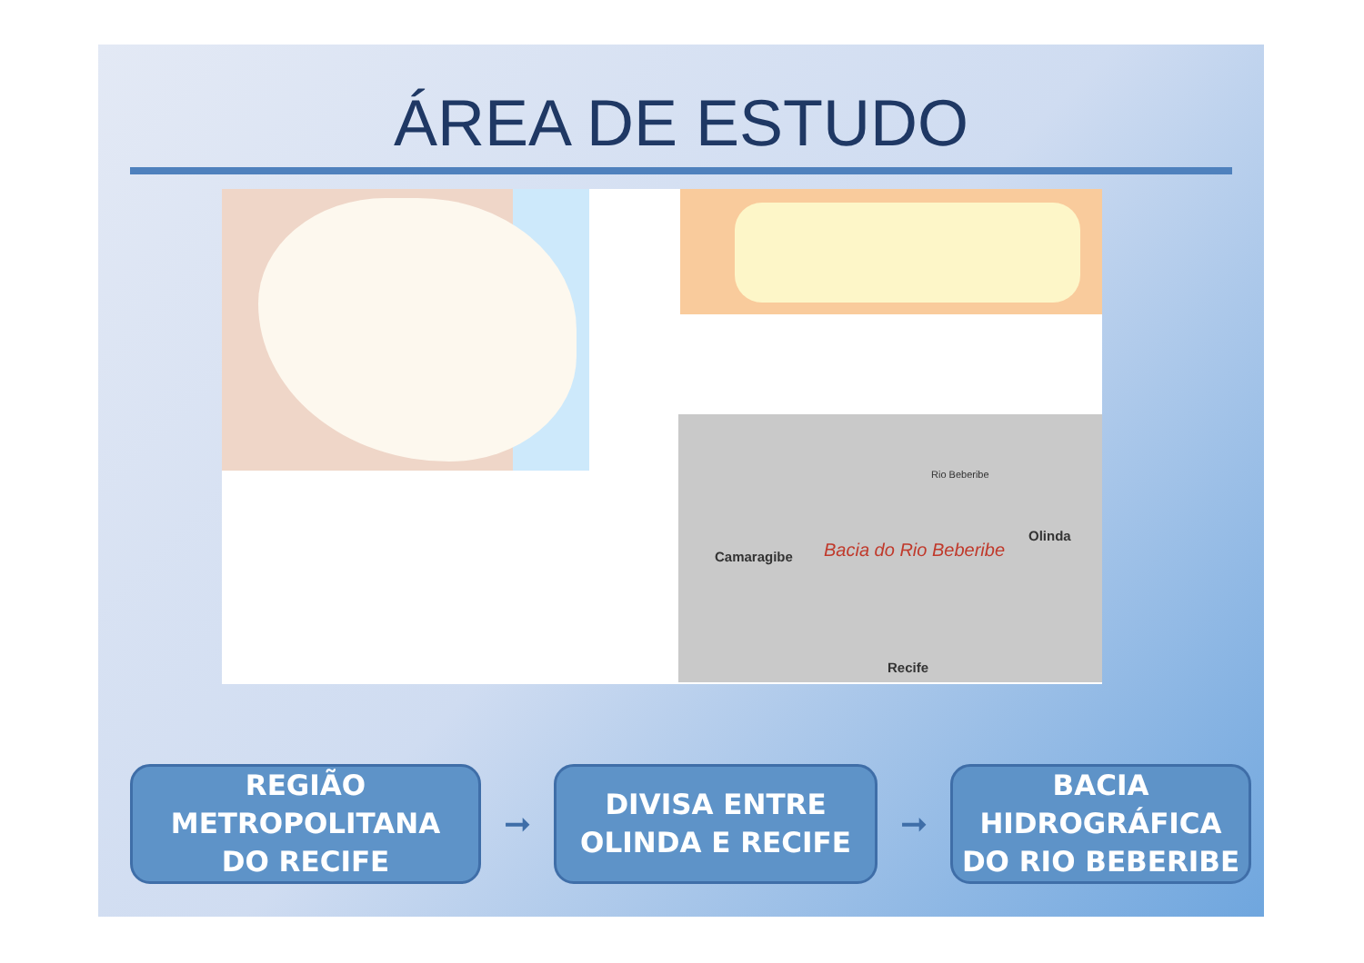ÁREA DE ESTUDO
Rio Beberibe
Olinda
Bacia do Rio Beberibe Camaragibe
Recife
REGIÃO
METROPOLITANA
DO RECIFE
➞
DIVISA ENTRE
OLINDA E RECIFE
➞
BACIA
HIDROGRÁFICA
DO RIO BEBERIBE